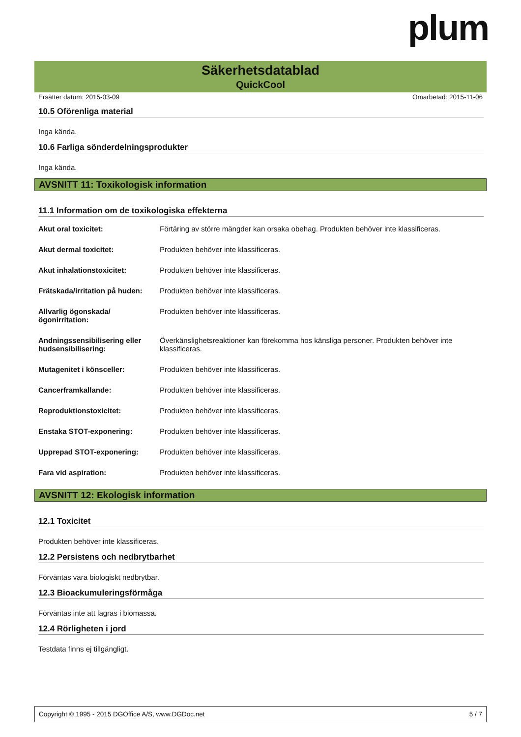plum
Säkerhetsdatablad
QuickCool
Ersätter datum: 2015-03-09 Omarbetad: 2015-11-06
10.5 Oförenliga material
Inga kända.
10.6 Farliga sönderdelningsprodukter
Inga kända.
AVSNITT 11: Toxikologisk information
11.1 Information om de toxikologiska effekterna
| Akut oral toxicitet: | Förtäring av större mängder kan orsaka obehag. Produkten behöver inte klassificeras. |
| Akut dermal toxicitet: | Produkten behöver inte klassificeras. |
| Akut inhalationstoxicitet: | Produkten behöver inte klassificeras. |
| Frätskada/irritation på huden: | Produkten behöver inte klassificeras. |
| Allvarlig ögonskada/ögonirritation: | Produkten behöver inte klassificeras. |
| Andningssensibilisering eller hudsensibilisering: | Överkänslighetsreaktioner kan förekomma hos känsliga personer. Produkten behöver inte klassificeras. |
| Mutagenitet i könsceller: | Produkten behöver inte klassificeras. |
| Cancerframkallande: | Produkten behöver inte klassificeras. |
| Reproduktionstoxicitet: | Produkten behöver inte klassificeras. |
| Enstaka STOT-exponering: | Produkten behöver inte klassificeras. |
| Upprepad STOT-exponering: | Produkten behöver inte klassificeras. |
| Fara vid aspiration: | Produkten behöver inte klassificeras. |
AVSNITT 12: Ekologisk information
12.1 Toxicitet
Produkten behöver inte klassificeras.
12.2 Persistens och nedbrytbarhet
Förväntas vara biologiskt nedbrytbar.
12.3 Bioackumuleringsförmåga
Förväntas inte att lagras i biomassa.
12.4 Rörligheten i jord
Testdata finns ej tillgängligt.
Copyright © 1995 - 2015 DGOffice A/S, www.DGDoc.net 5 / 7